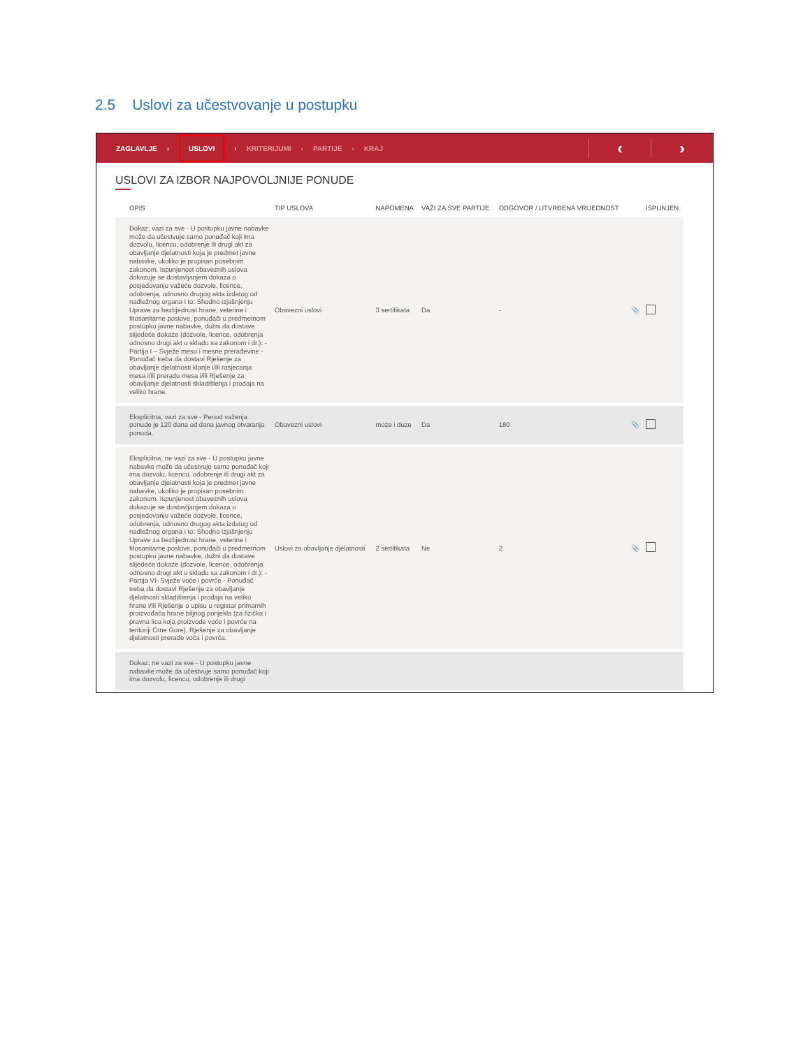2.5 Uslovi za učestvovanje u postupku
ZAGLAVLJE › USLOVI › KRITERIJUMI › PARTIJE › KRAJ
‹ ›
USLOVI ZA IZBOR NAJPOVOLJNIJE PONUDE
| OPIS | TIP USLOVA | NAPOMENA | VAŽI ZA SVE PARTIJE | ODGOVOR / UTVRĐENA VRIJEDNOST | | ISPUNJEN |
| --- | --- | --- | --- | --- | --- | --- |
| Dokaz, vazi za sve - U postupku javne nabavke može da učestvuje samo ponuđač koji ima dozvolu, licencu, odobrenje ili drugi akt za obavljanje djelatnosti koja je predmet javne nabavke, ukoliko je propisan posebnim zakonom. Ispunjenost obaveznih uslova dokazuje se dostavljanjem dokaza o posjedovanju važeće dozvole, licence, odobrenja, odnosno drugog akta izdatog od nadležnog organa i to: Shodno izjašnjenju Uprave za bezbjednost hrane, veterine i fitosanitarne poslove, ponuđači u predmetnom postupku javne nabavke, dužni da dostave slijedeće dokaze (dozvole, licence, odobrenja odnosno drugi akt u skladu sa zakonom i dr.): - Partija I – Svježe meso i mesne prerađevine -Ponuđač treba da dostavi Rješenje za obavljanje djelatnosti klanje i/ili rasjecanja mesa i/ili preradu mesa i/ili Rješenje za obavljanje djelatnosti skladištenja i prodaja na veliko hrane. | Obavezni uslovi | 3 sertifikata | Da | - | 📎 | |
| Eksplicitna, vazi za sve - Period važenja ponude je 120 dana od dana javnog otvaranja ponuda. | Obavezni uslovi | moze i duze | Da | 180 | 📎 | |
| Eksplicitna, ne vazi za sve - U postupku javne nabavke može da učestvuje samo ponuđač koji ima dozvolu, licencu, odobrenje ili drugi akt za obavljanje djelatnosti koja je predmet javne nabavke, ukoliko je propisan posebnim zakonom. Ispunjenost obaveznih uslova dokazuje se dostavljanjem dokaza o posjedovanju važeće dozvole, licence, odobrenja, odnosno drugog akta izdatog od nadležnog organa i to: Shodno izjašnjenju Uprave za bezbjednost hrane, veterine i fitosanitarne poslove, ponuđači u predmetnom postupku javne nabavke, dužni da dostave slijedeće dokaze (dozvole, licence, odobrenja odnosno drugi akt u skladu sa zakonom i dr.): - Partija VI- Svježe voće i povrće - Ponuđač treba da dostavi Rješenje za obavljanje djelatnosti skladištenja i prodaja na veliko hrane i/ili Rješenje o upisu u registar primarnih proizvođača hrane biljnog porijekla (za fizička i pravna lica koja proizvode voće i povrće na teritoriji Crne Gore), Rješenje za obavljanje djelatnosti prerade voća i povrća. | Uslovi za obavljanje djelatnosti | 2 sertifikata | Ne | 2 | 📎 | |
| Dokaz, ne vazi za sve - U postupku javne nabavke može da učestvuje samo ponuđač koji ima dozvolu, licencu, odobrenje ili drugi | | | | | | |